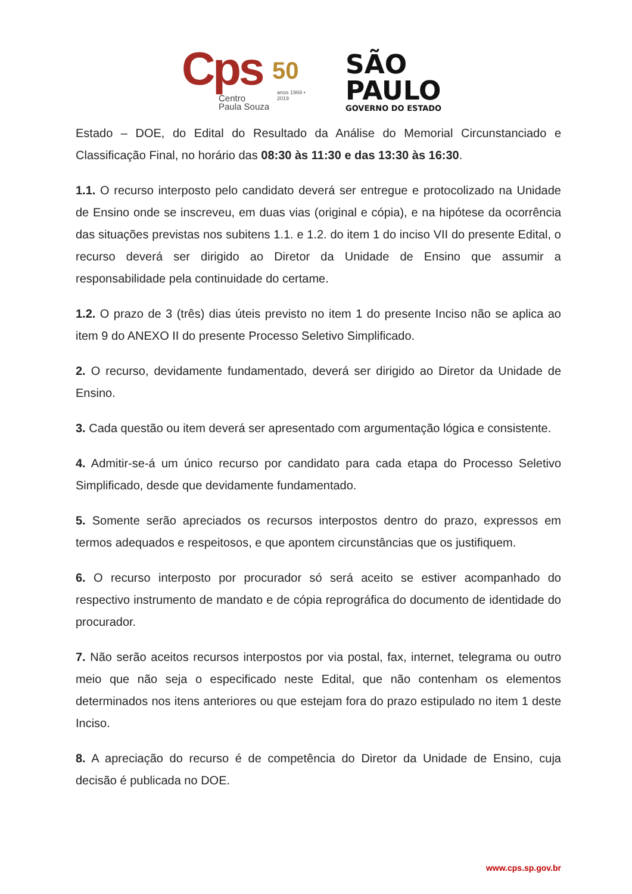Cps
50
anos 1969 • 2019
Centro
Paula Souza
SÃO
PAULO
GOVERNO DO ESTADO
Estado – DOE, do Edital do Resultado da Análise do Memorial Circunstanciado e Classificação Final, no horário das 08:30 às 11:30 e das 13:30 às 16:30.
1.1. O recurso interposto pelo candidato deverá ser entregue e protocolizado na Unidade de Ensino onde se inscreveu, em duas vias (original e cópia), e na hipótese da ocorrência das situações previstas nos subitens 1.1. e 1.2. do item 1 do inciso VII do presente Edital, o recurso deverá ser dirigido ao Diretor da Unidade de Ensino que assumir a responsabilidade pela continuidade do certame.
1.2. O prazo de 3 (três) dias úteis previsto no item 1 do presente Inciso não se aplica ao item 9 do ANEXO II do presente Processo Seletivo Simplificado.
2. O recurso, devidamente fundamentado, deverá ser dirigido ao Diretor da Unidade de Ensino.
3. Cada questão ou item deverá ser apresentado com argumentação lógica e consistente.
4. Admitir-se-á um único recurso por candidato para cada etapa do Processo Seletivo Simplificado, desde que devidamente fundamentado.
5. Somente serão apreciados os recursos interpostos dentro do prazo, expressos em termos adequados e respeitosos, e que apontem circunstâncias que os justifiquem.
6. O recurso interposto por procurador só será aceito se estiver acompanhado do respectivo instrumento de mandato e de cópia reprográfica do documento de identidade do procurador.
7. Não serão aceitos recursos interpostos por via postal, fax, internet, telegrama ou outro meio que não seja o especificado neste Edital, que não contenham os elementos determinados nos itens anteriores ou que estejam fora do prazo estipulado no item 1 deste Inciso.
8. A apreciação do recurso é de competência do Diretor da Unidade de Ensino, cuja decisão é publicada no DOE.
www.cps.sp.gov.br